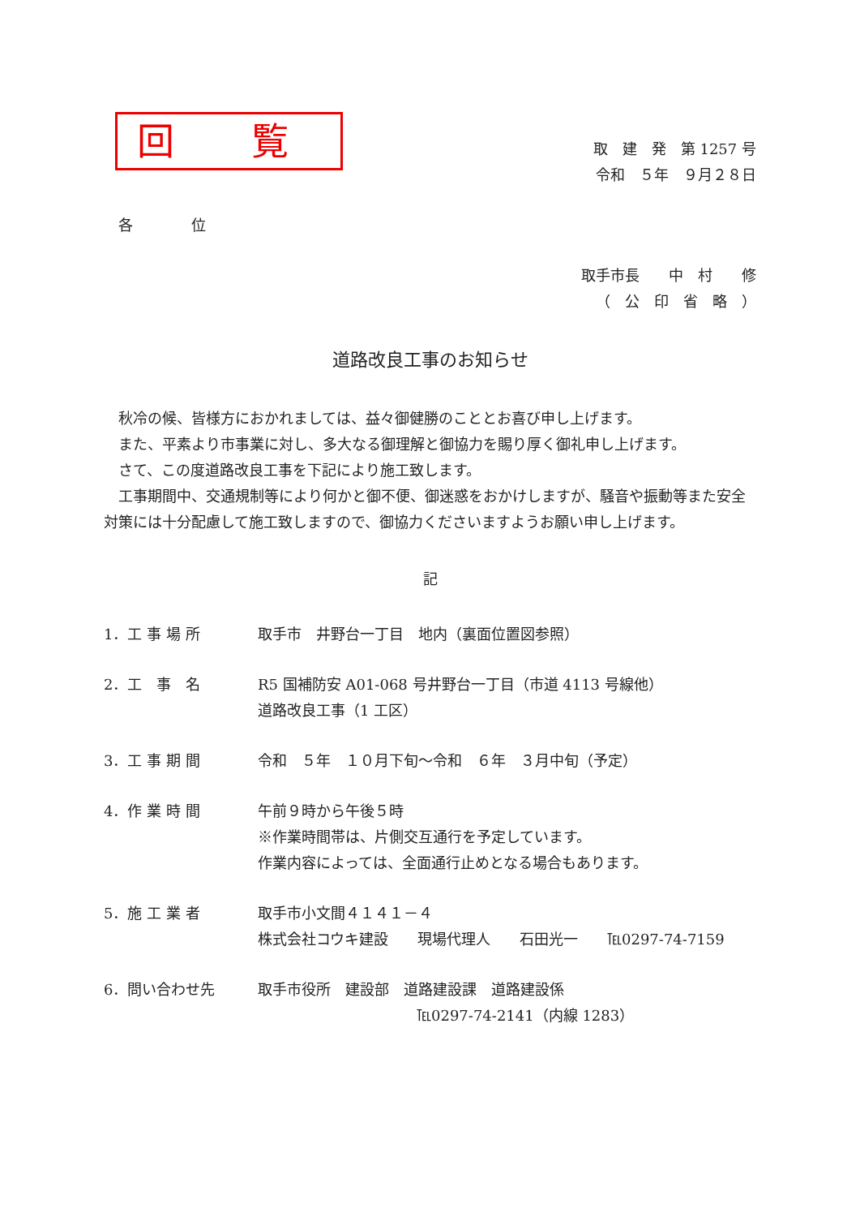回 覧
取　建　発　第 1257 号
令和　５年　９月２８日
各　　　　位
取手市長　　中　村　　修
（　公　印　省　略　）
道路改良工事のお知らせ
秋冷の候、皆様方におかれましては、益々御健勝のこととお喜び申し上げます。
また、平素より市事業に対し、多大なる御理解と御協力を賜り厚く御礼申し上げます。
さて、この度道路改良工事を下記により施工致します。
工事期間中、交通規制等により何かと御不便、御迷惑をおかけしますが、騒音や振動等また安全対策には十分配慮して施工致しますので、御協力くださいますようお願い申し上げます。
記
1．工 事 場 所 取手市　井野台一丁目　地内（裏面位置図参照）
2．工　事　名 R5 国補防安 A01-068 号井野台一丁目（市道 4113 号線他）
道路改良工事（1 工区）
3．工 事 期 間 令和　５年　１０月下旬～令和　６年　３月中旬（予定）
4．作 業 時 間 午前９時から午後５時
※作業時間帯は、片側交互通行を予定しています。
作業内容によっては、全面通行止めとなる場合もあります。
5．施 工 業 者 取手市小文間４１４１－４
株式会社コウキ建設　　現場代理人　　石田光一　　℡0297-74-7159
6．問い合わせ先 取手市役所　建設部　道路建設課　道路建設係
℡0297-74-2141（内線 1283）